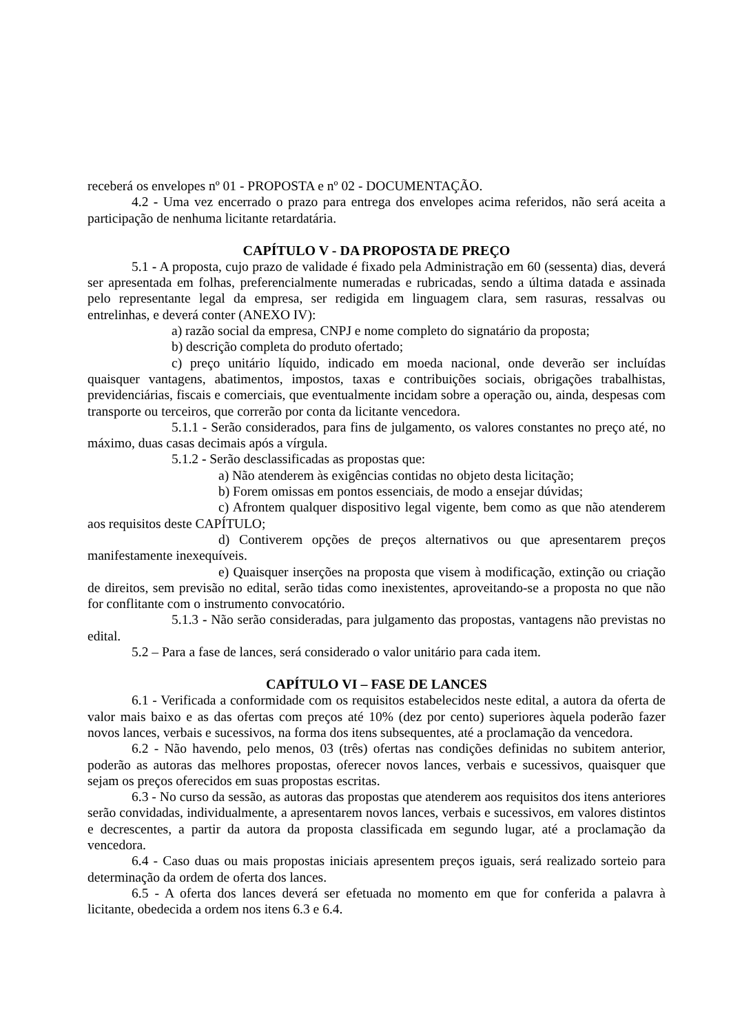receberá os envelopes nº 01 - PROPOSTA e nº 02 - DOCUMENTAÇÃO.
4.2 - Uma vez encerrado o prazo para entrega dos envelopes acima referidos, não será aceita a participação de nenhuma licitante retardatária.
CAPÍTULO V - DA PROPOSTA DE PREÇO
5.1 - A proposta, cujo prazo de validade é fixado pela Administração em 60 (sessenta) dias, deverá ser apresentada em folhas, preferencialmente numeradas e rubricadas, sendo a última datada e assinada pelo representante legal da empresa, ser redigida em linguagem clara, sem rasuras, ressalvas ou entrelinhas, e deverá conter (ANEXO IV):
a) razão social da empresa, CNPJ e nome completo do signatário da proposta;
b) descrição completa do produto ofertado;
c) preço unitário líquido, indicado em moeda nacional, onde deverão ser incluídas quaisquer vantagens, abatimentos, impostos, taxas e contribuições sociais, obrigações trabalhistas, previdenciárias, fiscais e comerciais, que eventualmente incidam sobre a operação ou, ainda, despesas com transporte ou terceiros, que correrão por conta da licitante vencedora.
5.1.1 - Serão considerados, para fins de julgamento, os valores constantes no preço até, no máximo, duas casas decimais após a vírgula.
5.1.2 - Serão desclassificadas as propostas que:
a) Não atenderem às exigências contidas no objeto desta licitação;
b) Forem omissas em pontos essenciais, de modo a ensejar dúvidas;
c) Afrontem qualquer dispositivo legal vigente, bem como as que não atenderem aos requisitos deste CAPÍTULO;
d) Contiverem opções de preços alternativos ou que apresentarem preços manifestamente inexequíveis.
e) Quaisquer inserções na proposta que visem à modificação, extinção ou criação de direitos, sem previsão no edital, serão tidas como inexistentes, aproveitando-se a proposta no que não for conflitante com o instrumento convocatório.
5.1.3 - Não serão consideradas, para julgamento das propostas, vantagens não previstas no edital.
5.2 – Para a fase de lances, será considerado o valor unitário para cada item.
CAPÍTULO VI – FASE DE LANCES
6.1 - Verificada a conformidade com os requisitos estabelecidos neste edital, a autora da oferta de valor mais baixo e as das ofertas com preços até 10% (dez por cento) superiores àquela poderão fazer novos lances, verbais e sucessivos, na forma dos itens subsequentes, até a proclamação da vencedora.
6.2 - Não havendo, pelo menos, 03 (três) ofertas nas condições definidas no subitem anterior, poderão as autoras das melhores propostas, oferecer novos lances, verbais e sucessivos, quaisquer que sejam os preços oferecidos em suas propostas escritas.
6.3 - No curso da sessão, as autoras das propostas que atenderem aos requisitos dos itens anteriores serão convidadas, individualmente, a apresentarem novos lances, verbais e sucessivos, em valores distintos e decrescentes, a partir da autora da proposta classificada em segundo lugar, até a proclamação da vencedora.
6.4 - Caso duas ou mais propostas iniciais apresentem preços iguais, será realizado sorteio para determinação da ordem de oferta dos lances.
6.5 - A oferta dos lances deverá ser efetuada no momento em que for conferida a palavra à licitante, obedecida a ordem nos itens 6.3 e 6.4.